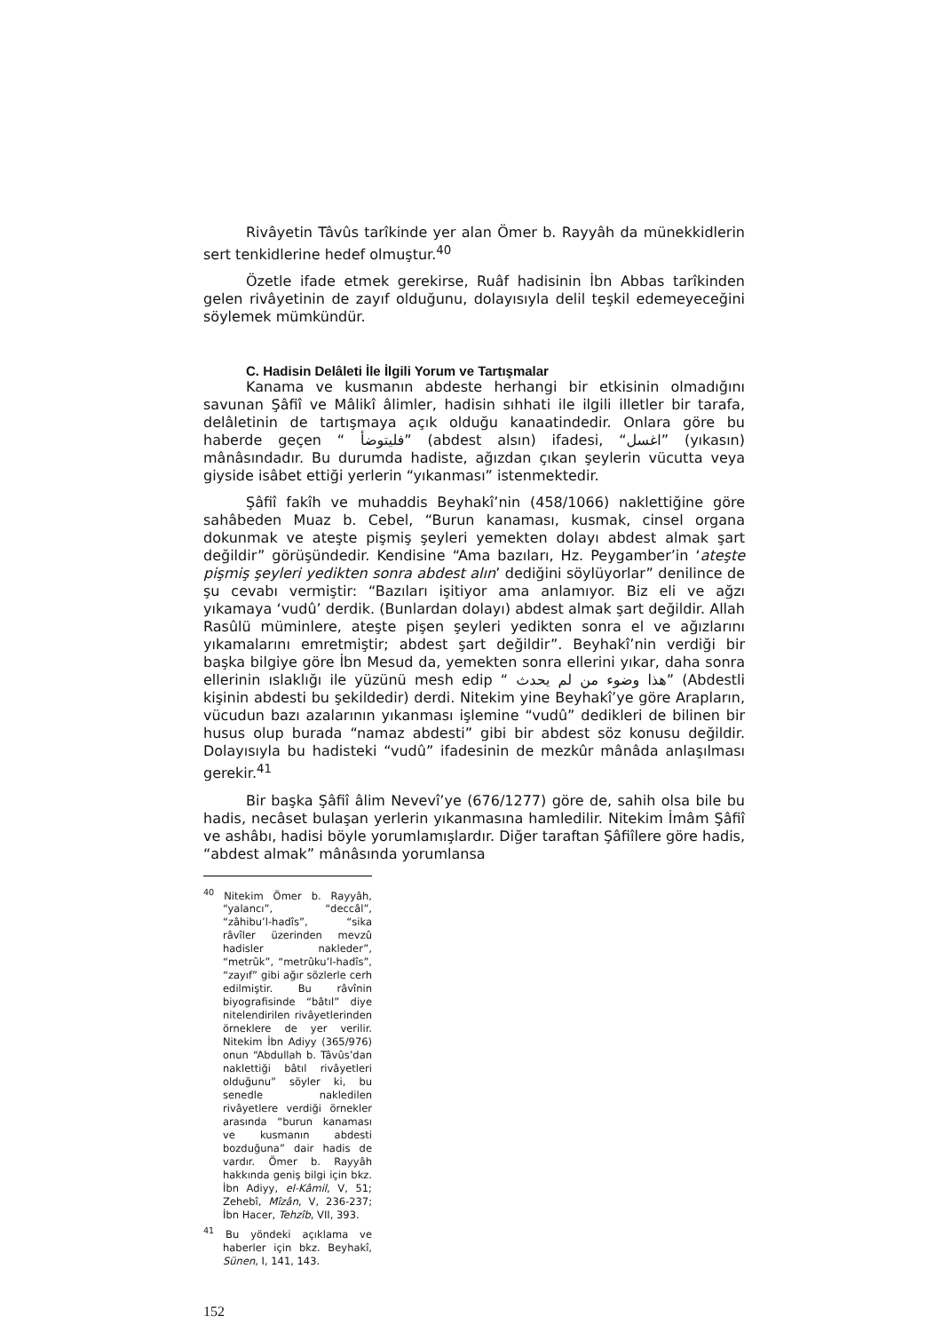Rivâyetin Tâvûs tarîkinde yer alan Ömer b. Rayyâh da münekkidlerin sert tenkidlerine hedef olmuştur.<sup>40</sup>
Özetle ifade etmek gerekirse, Ruâf hadisinin İbn Abbas tarîkinden gelen rivâyetinin de zayıf olduğunu, dolayısıyla delil teşkil edemeyeceğini söylemek mümkündür.
C. Hadisin Delâleti İle İlgili Yorum ve Tartışmalar
Kanama ve kusmanın abdeste herhangi bir etkisinin olmadığını savunan Şâfiî ve Mâlikî âlimler, hadisin sıhhati ile ilgili illetler bir tarafa, delâletinin de tartışmaya açık olduğu kanaatindedir. Onlara göre bu haberde geçen “ فليتوضأ” (abdest alsın) ifadesi, “اغسل” (yıkasın) mânâsındadır. Bu durumda hadiste, ağızdan çıkan şeylerin vücutta veya giyside isâbet ettiği yerlerin “yıkanması” istenmektedir.
Şâfiî fakîh ve muhaddis Beyhakî’nin (458/1066) naklettiğine göre sahâbeden Muaz b. Cebel, “Burun kanaması, kusmak, cinsel organa dokunmak ve ateşte pişmiş şeyleri yemekten dolayı abdest almak şart değildir” görüşündedir. Kendisine “Ama bazıları, Hz. Peygamber’in ‘ateşte pişmiş şeyleri yedikten sonra abdest alın’ dediğini söylüyorlar” denilince de şu cevabı vermiştir: “Bazıları işitiyor ama anlamıyor. Biz eli ve ağzı yıkamaya ‘vudû’ derdik. (Bunlardan dolayı) abdest almak şart değildir. Allah Rasûlü müminlere, ateşte pişen şeyleri yedikten sonra el ve ağızlarını yıkamalarını emretmiştir; abdest şart değildir”. Beyhakî’nin verdiği bir başka bilgiye göre İbn Mesud da, yemekten sonra ellerini yıkar, daha sonra ellerinin ıslaklığı ile yüzünü mesh edip “ هذا وضوء من لم يحدث” (Abdestli kişinin abdesti bu şekildedir) derdi. Nitekim yine Beyhakî’ye göre Arapların, vücudun bazı azalarının yıkanması işlemine “vudû” dedikleri de bilinen bir husus olup burada “namaz abdesti” gibi bir abdest söz konusu değildir. Dolayısıyla bu hadisteki “vudû” ifadesinin de mezkûr mânâda anlaşılması gerekir.<sup>41</sup>
Bir başka Şâfiî âlim Nevevî’ye (676/1277) göre de, sahih olsa bile bu hadis, necâset bulaşan yerlerin yıkanmasına hamledilir. Nitekim İmâm Şâfiî ve ashâbı, hadisi böyle yorumlamışlardır. Diğer taraftan Şâfiîlere göre hadis, “abdest almak” mânâsında yorumlansa
<sup>40</sup> Nitekim Ömer b. Rayyâh, “yalancı”, “deccâl”, “zâhibu’l-hadîs”, “sika râvîler üzerinden mevzû hadisler nakleder”, “metrûk”, “metrûku’l-hadîs”, “zayıf” gibi ağır sözlerle cerh edilmiştir. Bu râvînin biyografisinde “bâtıl” diye nitelendirilen rivâyetlerinden örneklere de yer verilir. Nitekim İbn Adiyy (365/976) onun “Abdullah b. Tâvûs’dan naklettiği bâtıl rivâyetleri olduğunu” söyler ki, bu senedle nakledilen rivâyetlere verdiği örnekler arasında “burun kanaması ve kusmanın abdesti bozduğuna” dair hadis de vardır. Ömer b. Rayyâh hakkında geniş bilgi için bkz. İbn Adiyy, el-Kâmil, V, 51; Zehebî, Mîzân, V, 236-237; İbn Hacer, Tehzîb, VII, 393.
<sup>41</sup> Bu yöndeki açıklama ve haberler için bkz. Beyhakî, Sünen, I, 141, 143.
152